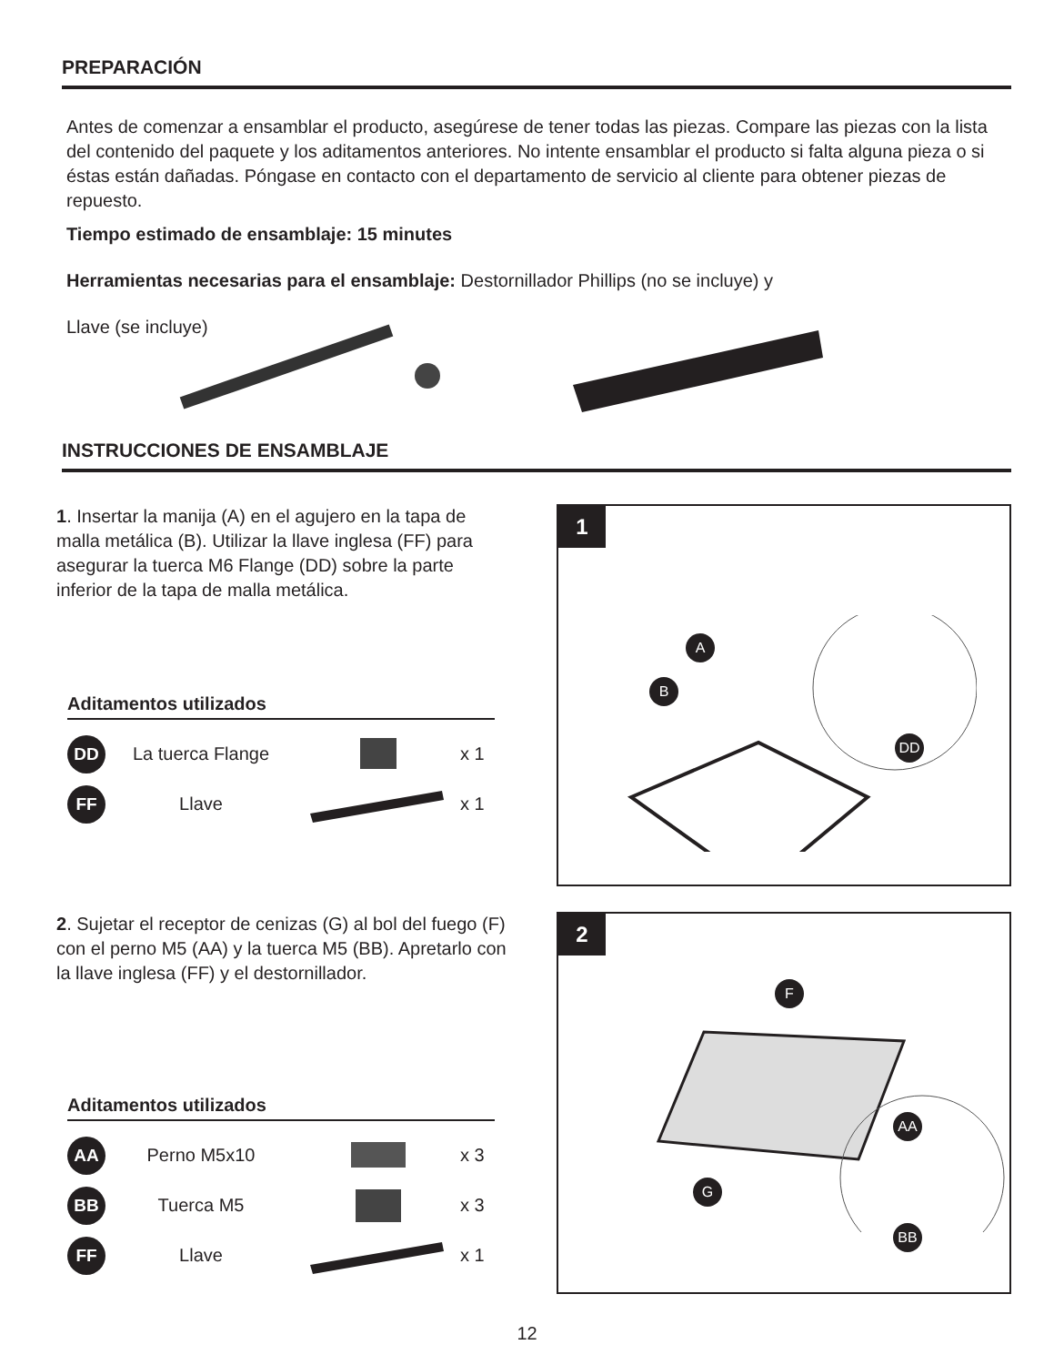PREPARACIÓN
Antes de comenzar a ensamblar el producto, asegúrese de tener todas las piezas. Compare las piezas con la lista del contenido del paquete y los aditamentos anteriores. No intente ensamblar el producto si falta alguna pieza o si éstas están dañadas. Póngase en contacto con el departamento de servicio al cliente para obtener piezas de repuesto.
Tiempo estimado de ensamblaje: 15 minutes
Herramientas necesarias para el ensamblaje: Destornillador Phillips (no se incluye) y
Llave (se incluye)
INSTRUCCIONES DE ENSAMBLAJE
1. Insertar la manija (A) en el agujero en la tapa de malla metálica (B). Utilizar la llave inglesa (FF) para asegurar la tuerca M6 Flange (DD) sobre la parte inferior de la tapa de malla metálica.
Aditamentos utilizados
DD
La tuerca Flange x 1
FF
Llave x 1
1
A
B
DD
2. Sujetar el receptor de cenizas (G) al bol del fuego (F) con el perno M5 (AA) y la tuerca M5 (BB). Apretarlo con la llave inglesa (FF) y el destornillador.
Aditamentos utilizados
AA
Perno M5x10 x 3
BB
Tuerca M5 x 3
FF
Llave x 1
2
F
AA
G
BB
12